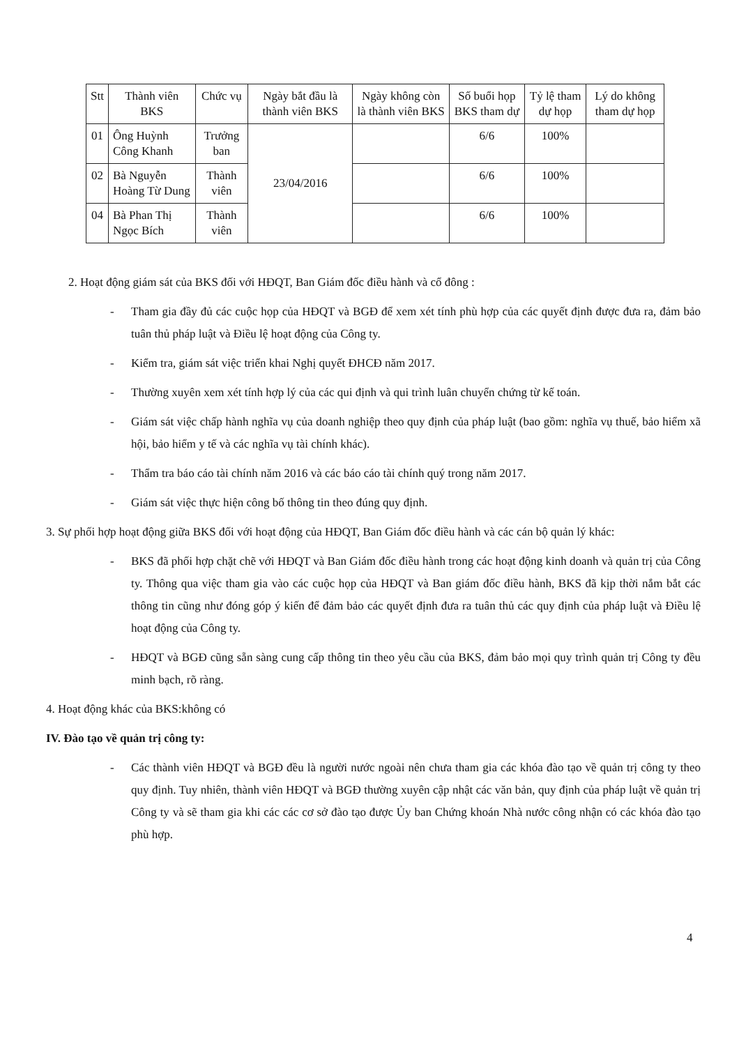| Stt | Thành viên BKS | Chức vụ | Ngày bắt đầu là thành viên BKS | Ngày không còn là thành viên BKS | Số buổi họp BKS tham dự | Tỷ lệ tham dự họp | Lý do không tham dự họp |
| --- | --- | --- | --- | --- | --- | --- | --- |
| 01 | Ông Huỳnh Công Khanh | Trưởng ban | 23/04/2016 | | 6/6 | 100% | |
| 02 | Bà Nguyễn Hoàng Từ Dung | Thành viên | | | 6/6 | 100% | |
| 04 | Bà Phan Thị Ngọc Bích | Thành viên | | | 6/6 | 100% | |
2. Hoạt động giám sát của BKS đối với HĐQT, Ban Giám đốc điều hành và cổ đông :
- Tham gia đầy đủ các cuộc họp của HĐQT và BGĐ để xem xét tính phù hợp của các quyết định được đưa ra, đảm bảo tuân thủ pháp luật và Điều lệ hoạt động của Công ty.
- Kiểm tra, giám sát việc triển khai Nghị quyết ĐHCĐ năm 2017.
- Thường xuyên xem xét tính hợp lý của các qui định và qui trình luân chuyển chứng từ kế toán.
- Giám sát việc chấp hành nghĩa vụ của doanh nghiệp theo quy định của pháp luật (bao gồm: nghĩa vụ thuế, bảo hiểm xã hội, bảo hiểm y tế và các nghĩa vụ tài chính khác).
- Thẩm tra báo cáo tài chính năm 2016 và các báo cáo tài chính quý trong năm 2017.
- Giám sát việc thực hiện công bố thông tin theo đúng quy định.
3. Sự phối hợp hoạt động giữa BKS đối với hoạt động của HĐQT, Ban Giám đốc điều hành và các cán bộ quản lý khác:
- BKS đã phối hợp chặt chẽ với HĐQT và Ban Giám đốc điều hành trong các hoạt động kinh doanh và quản trị của Công ty. Thông qua việc tham gia vào các cuộc họp của HĐQT và Ban giám đốc điều hành, BKS đã kịp thời nắm bắt các thông tin cũng như đóng góp ý kiến để đảm bảo các quyết định đưa ra tuân thủ các quy định của pháp luật và Điều lệ hoạt động của Công ty.
- HĐQT và BGĐ cũng sẵn sàng cung cấp thông tin theo yêu cầu của BKS, đảm bảo mọi quy trình quản trị Công ty đều minh bạch, rõ ràng.
4. Hoạt động khác của BKS:không có
IV. Đào tạo về quản trị công ty:
- Các thành viên HĐQT và BGĐ đều là người nước ngoài nên chưa tham gia các khóa đào tạo về quản trị công ty theo quy định. Tuy nhiên, thành viên HĐQT và BGĐ thường xuyên cập nhật các văn bản, quy định của pháp luật về quản trị Công ty và sẽ tham gia khi các các cơ sở đào tạo được Ủy ban Chứng khoán Nhà nước công nhận có các khóa đào tạo phù hợp.
4